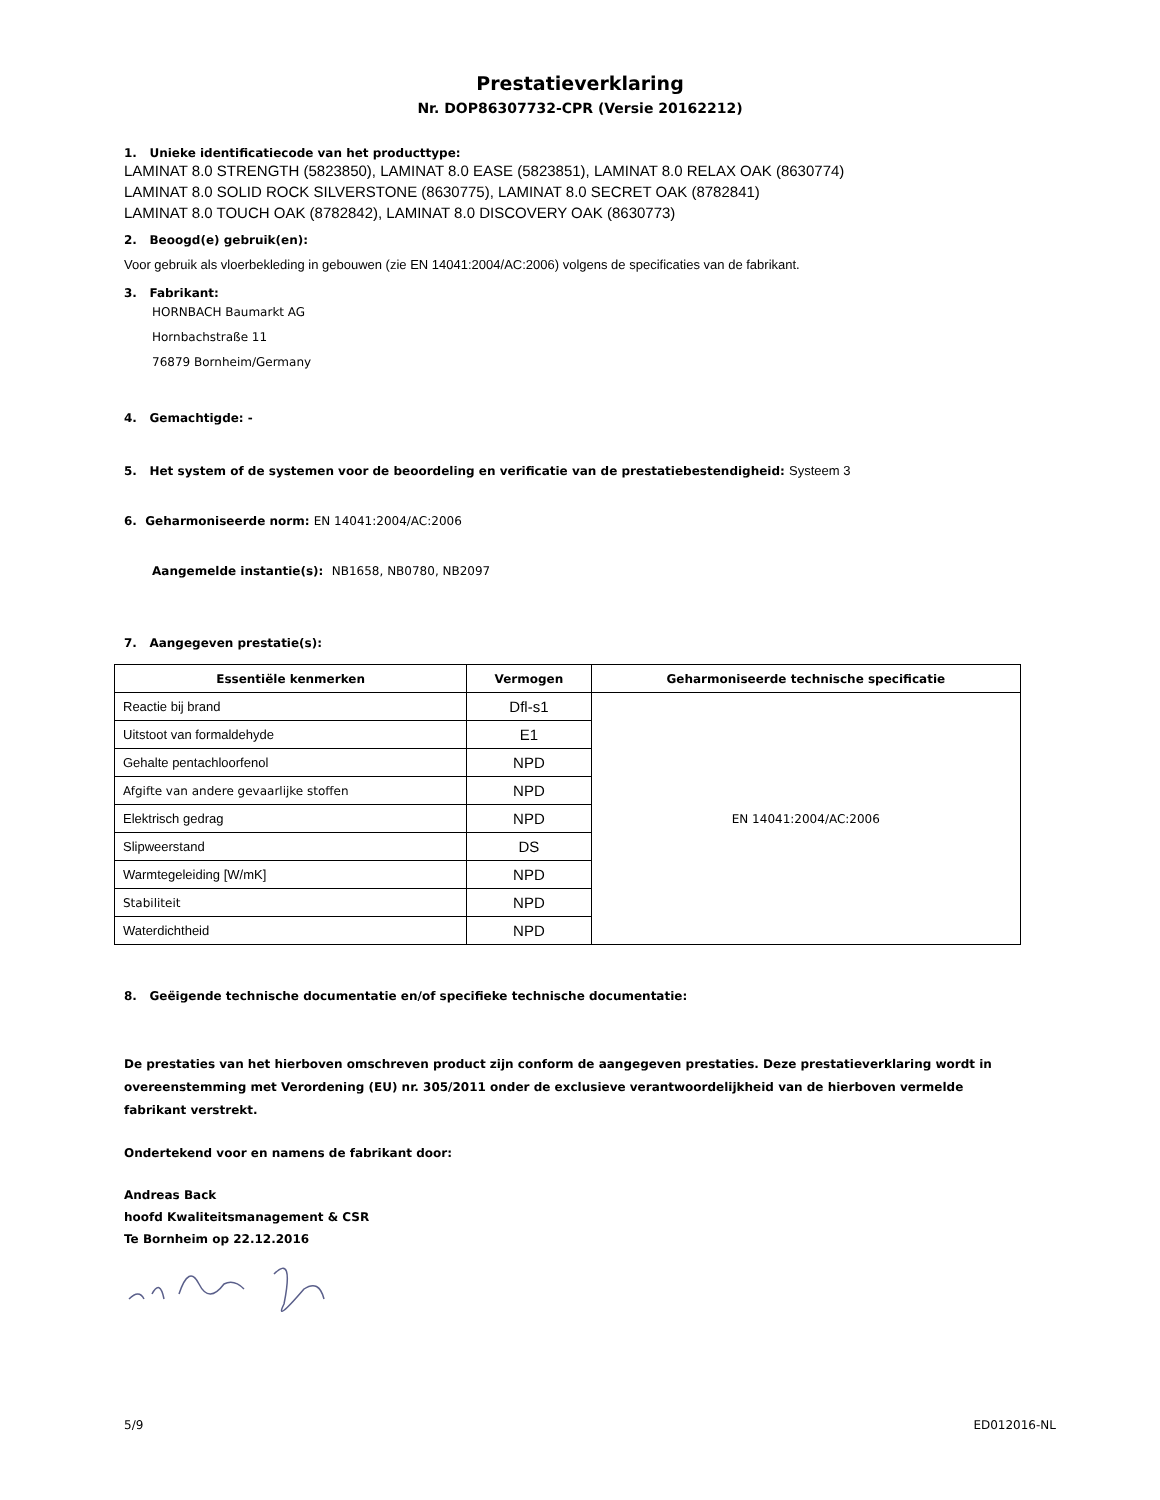Prestatieverklaring
Nr. DOP86307732-CPR (Versie 20162212)
1. Unieke identificatiecode van het producttype:
LAMINAT 8.0 STRENGTH (5823850), LAMINAT 8.0 EASE (5823851), LAMINAT 8.0 RELAX OAK (8630774)
LAMINAT 8.0 SOLID ROCK SILVERSTONE (8630775), LAMINAT 8.0 SECRET OAK (8782841)
LAMINAT 8.0 TOUCH OAK (8782842), LAMINAT 8.0 DISCOVERY OAK (8630773)
2. Beoogd(e) gebruik(en):
Voor gebruik als vloerbekleding in gebouwen (zie EN 14041:2004/AC:2006) volgens de specificaties van de fabrikant.
3. Fabrikant:
HORNBACH Baumarkt AG
Hornbachstraße 11
76879 Bornheim/Germany
4. Gemachtigde: -
5. Het system of de systemen voor de beoordeling en verificatie van de prestatiebestendigheid: Systeem 3
6. Geharmoniseerde norm: EN 14041:2004/AC:2006
Aangemelde instantie(s): NB1658, NB0780, NB2097
7. Aangegeven prestatie(s):
| Essentiële kenmerken | Vermogen | Geharmoniseerde technische specificatie |
| --- | --- | --- |
| Reactie bij brand | Dfl-s1 | EN 14041:2004/AC:2006 |
| Uitstoot van formaldehyde | E1 | |
| Gehalte pentachloorfenol | NPD | |
| Afgifte van andere gevaarlijke stoffen | NPD | |
| Elektrisch gedrag | NPD | |
| Slipweerstand | DS | |
| Warmtegeleiding [W/mK] | NPD | |
| Stabiliteit | NPD | |
| Waterdichtheid | NPD | |
8. Geëigende technische documentatie en/of specifieke technische documentatie:
De prestaties van het hierboven omschreven product zijn conform de aangegeven prestaties. Deze prestatieverklaring wordt in overeenstemming met Verordening (EU) nr. 305/2011 onder de exclusieve verantwoordelijkheid van de hierboven vermelde fabrikant verstrekt.
Ondertekend voor en namens de fabrikant door:
Andreas Back
hoofd Kwaliteitsmanagement & CSR
Te Bornheim op 22.12.2016
5/9 ED012016-NL